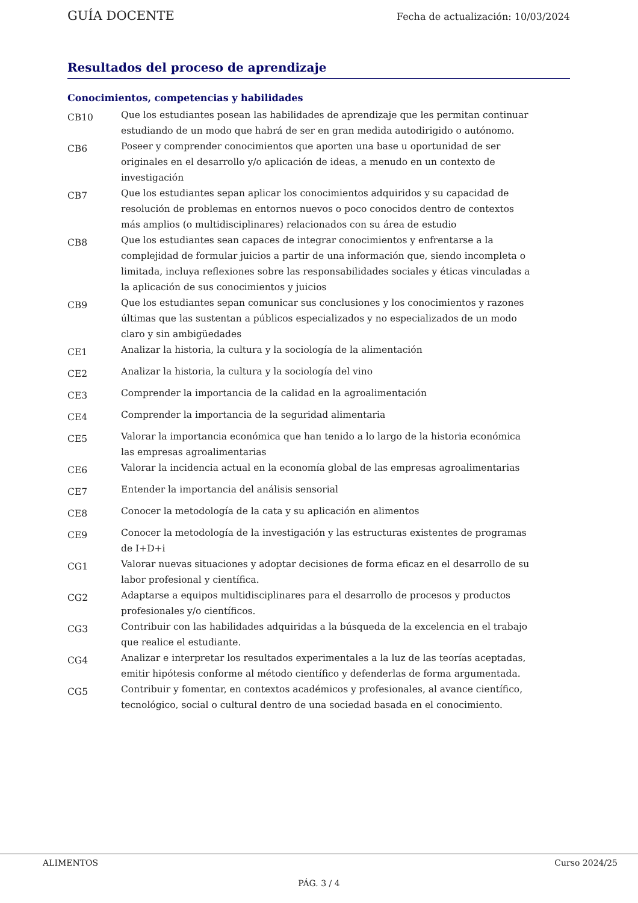GUÍA DOCENTE Fecha de actualización: 10/03/2024
Resultados del proceso de aprendizaje
Conocimientos, competencias y habilidades
| CB10 | Que los estudiantes posean las habilidades de aprendizaje que les permitan continuar estudiando de un modo que habrá de ser en gran medida autodirigido o autónomo. |
| CB6 | Poseer y comprender conocimientos que aporten una base u oportunidad de ser originales en el desarrollo y/o aplicación de ideas, a menudo en un contexto de investigación |
| CB7 | Que los estudiantes sepan aplicar los conocimientos adquiridos y su capacidad de resolución de problemas en entornos nuevos o poco conocidos dentro de contextos más amplios (o multidisciplinares) relacionados con su área de estudio |
| CB8 | Que los estudiantes sean capaces de integrar conocimientos y enfrentarse a la complejidad de formular juicios a partir de una información que, siendo incompleta o limitada, incluya reflexiones sobre las responsabilidades sociales y éticas vinculadas a la aplicación de sus conocimientos y juicios |
| CB9 | Que los estudiantes sepan comunicar sus conclusiones y los conocimientos y razones últimas que las sustentan a públicos especializados y no especializados de un modo claro y sin ambigüedades |
| CE1 | Analizar la historia, la cultura y la sociología de la alimentación |
| CE2 | Analizar la historia, la cultura y la sociología del vino |
| CE3 | Comprender la importancia de la calidad en la agroalimentación |
| CE4 | Comprender la importancia de la seguridad alimentaria |
| CE5 | Valorar la importancia económica que han tenido a lo largo de la historia económica las empresas agroalimentarias |
| CE6 | Valorar la incidencia actual en la economía global de las empresas agroalimentarias |
| CE7 | Entender la importancia del análisis sensorial |
| CE8 | Conocer la metodología de la cata y su aplicación en alimentos |
| CE9 | Conocer la metodología de la investigación y las estructuras existentes de programas de I+D+i |
| CG1 | Valorar nuevas situaciones y adoptar decisiones de forma eficaz en el desarrollo de su labor profesional y científica. |
| CG2 | Adaptarse a equipos multidisciplinares para el desarrollo de procesos y productos profesionales y/o científicos. |
| CG3 | Contribuir con las habilidades adquiridas a la búsqueda de la excelencia en el trabajo que realice el estudiante. |
| CG4 | Analizar e interpretar los resultados experimentales a la luz de las teorías aceptadas, emitir hipótesis conforme al método científico y defenderlas de forma argumentada. |
| CG5 | Contribuir y fomentar, en contextos académicos y profesionales, al avance científico, tecnológico, social o cultural dentro de una sociedad basada en el conocimiento. |
ALIMENTOS Curso 2024/25
PÁG. 3 / 4